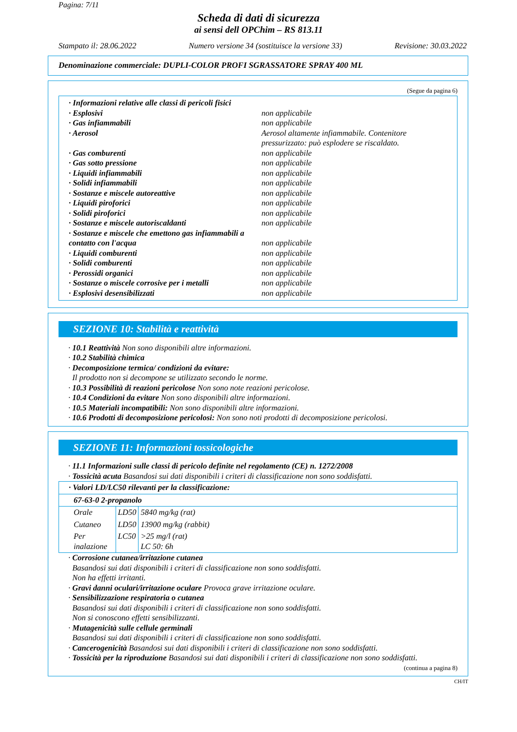Pagina: 7/11
Scheda di dati di sicurezza
ai sensi dell OPChim – RS 813.11
Stampato il: 28.06.2022 Numero versione 34 (sostituisce la versione 33) Revisione: 30.03.2022
Denominazione commerciale: DUPLI-COLOR PROFI SGRASSATORE SPRAY 400 ML
(Segue da pagina 6)
· Informazioni relative alle classi di pericoli fisici
· Esplosivi non applicabile
· Gas infiammabili non applicabile
· Aerosol Aerosol altamente infiammabile. Contenitore pressurizzato: può esplodere se riscaldato.
· Gas comburenti non applicabile
· Gas sotto pressione non applicabile
· Liquidi infiammabili non applicabile
· Solidi infiammabili non applicabile
· Sostanze e miscele autoreattive non applicabile
· Liquidi piroforici non applicabile
· Solidi piroforici non applicabile
· Sostanze e miscele autoriscaldanti non applicabile
· Sostanze e miscele che emettono gas infiammabili a contatto con l'acqua
non applicabile
· Liquidi comburenti non applicabile
· Solidi comburenti non applicabile
· Perossidi organici non applicabile
· Sostanze o miscele corrosive per i metalli non applicabile
· Esplosivi desensibilizzati non applicabile
SEZIONE 10: Stabilità e reattività
· 10.1 Reattività Non sono disponibili altre informazioni.
· 10.2 Stabilità chimica
· Decomposizione termica/ condizioni da evitare:
Il prodotto non si decompone se utilizzato secondo le norme.
· 10.3 Possibilità di reazioni pericolose Non sono note reazioni pericolose.
· 10.4 Condizioni da evitare Non sono disponibili altre informazioni.
· 10.5 Materiali incompatibili: Non sono disponibili altre informazioni.
· 10.6 Prodotti di decomposizione pericolosi: Non sono noti prodotti di decomposizione pericolosi.
SEZIONE 11: Informazioni tossicologiche
· 11.1 Informazioni sulle classi di pericolo definite nel regolamento (CE) n. 1272/2008
· Tossicità acuta Basandosi sui dati disponibili i criteri di classificazione non sono soddisfatti.
| · Valori LD/LC50 rilevanti per la classificazione: | | |
| 67-63-0 2-propanolo | | |
| Orale | LD50 | 5840 mg/kg (rat) |
| Cutaneo | LD50 | 13900 mg/kg (rabbit) |
| Per inalazione | LC50 | >25 mg/l (rat) LC 50: 6h |
· Corrosione cutanea/irritazione cutanea
Basandosi sui dati disponibili i criteri di classificazione non sono soddisfatti.
Non ha effetti irritanti.
· Gravi danni oculari/irritazione oculare Provoca grave irritazione oculare.
· Sensibilizzazione respiratoria o cutanea
Basandosi sui dati disponibili i criteri di classificazione non sono soddisfatti.
Non si conoscono effetti sensibilizzanti.
· Mutagenicità sulle cellule germinali
Basandosi sui dati disponibili i criteri di classificazione non sono soddisfatti.
· Cancerogenicità Basandosi sui dati disponibili i criteri di classificazione non sono soddisfatti.
· Tossicità per la riproduzione Basandosi sui dati disponibili i criteri di classificazione non sono soddisfatti.
(continua a pagina 8)
CH/IT